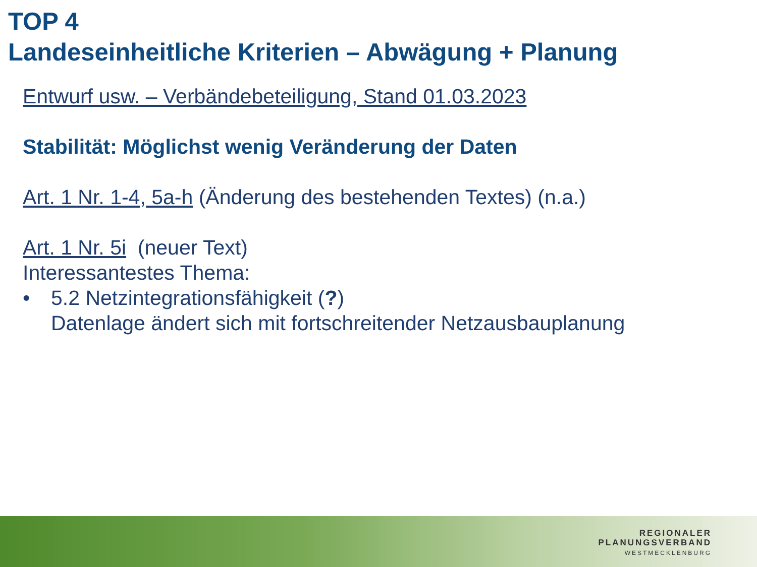TOP 4
Landeseinheitliche Kriterien – Abwägung + Planung
Entwurf usw. – Verbändebeteiligung, Stand 01.03.2023
Stabilität: Möglichst wenig Veränderung der Daten
Art. 1 Nr. 1-4, 5a-h (Änderung des bestehenden Textes) (n.a.)
Art. 1 Nr. 5i (neuer Text)
Interessantestes Thema:
• 5.2 Netzintegrationsfähigkeit (?)
Datenlage ändert sich mit fortschreitender Netzausbauplanung
REGIONALER
PLANUNGSVERBAND
WESTMECKLENBURG